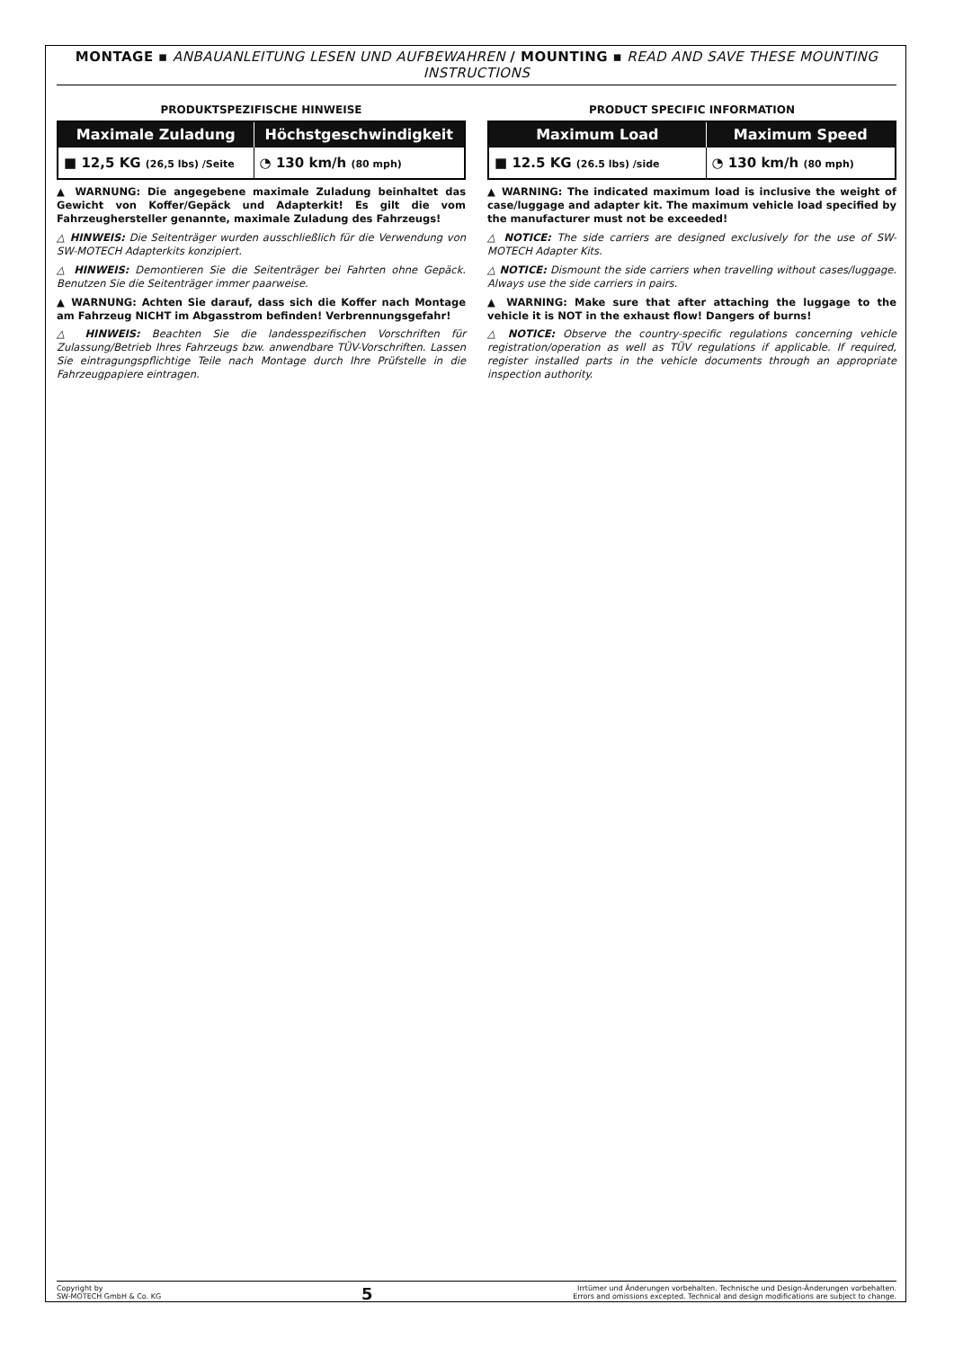MONTAGE ▪ ANBAUANLEITUNG LESEN UND AUFBEWAHREN / MOUNTING ▪ READ AND SAVE THESE MOUNTING INSTRUCTIONS
PRODUKTSPEZIFISCHE HINWEISE
| Maximale Zuladung | Höchstgeschwindigkeit |
| --- | --- |
| ■ 12,5 KG (26,5 lbs) /Seite | ◔ 130 km/h (80 mph) |
▲ WARNUNG: Die angegebene maximale Zuladung beinhaltet das Gewicht von Koffer/Gepäck und Adapterkit! Es gilt die vom Fahrzeughersteller genannte, maximale Zuladung des Fahrzeugs!
△ HINWEIS: Die Seitenträger wurden ausschließlich für die Verwendung von SW-MOTECH Adapterkits konzipiert.
△ HINWEIS: Demontieren Sie die Seitenträger bei Fahrten ohne Gepäck. Benutzen Sie die Seitenträger immer paarweise.
▲ WARNUNG: Achten Sie darauf, dass sich die Koffer nach Montage am Fahrzeug NICHT im Abgasstrom befinden! Verbrennungsgefahr!
△ HINWEIS: Beachten Sie die landesspezifischen Vorschriften für Zulassung/Betrieb Ihres Fahrzeugs bzw. anwendbare TÜV-Vorschriften. Lassen Sie eintragungspflichtige Teile nach Montage durch Ihre Prüfstelle in die Fahrzeugpapiere eintragen.
PRODUCT SPECIFIC INFORMATION
| Maximum Load | Maximum Speed |
| --- | --- |
| ■ 12.5 KG (26.5 lbs) /side | ◔ 130 km/h (80 mph) |
▲ WARNING: The indicated maximum load is inclusive the weight of case/luggage and adapter kit. The maximum vehicle load specified by the manufacturer must not be exceeded!
△ NOTICE: The side carriers are designed exclusively for the use of SW-MOTECH Adapter Kits.
△ NOTICE: Dismount the side carriers when travelling without cases/luggage. Always use the side carriers in pairs.
▲ WARNING: Make sure that after attaching the luggage to the vehicle it is NOT in the exhaust flow! Dangers of burns!
△ NOTICE: Observe the country-specific regulations concerning vehicle registration/operation as well as TÜV regulations if applicable. If required, register installed parts in the vehicle documents through an appropriate inspection authority.
Copyright by
SW-MOTECH GmbH & Co. KG
5
Irrtümer und Änderungen vorbehalten. Technische und Design-Änderungen vorbehalten.
Errors and omissions excepted. Technical and design modifications are subject to change.